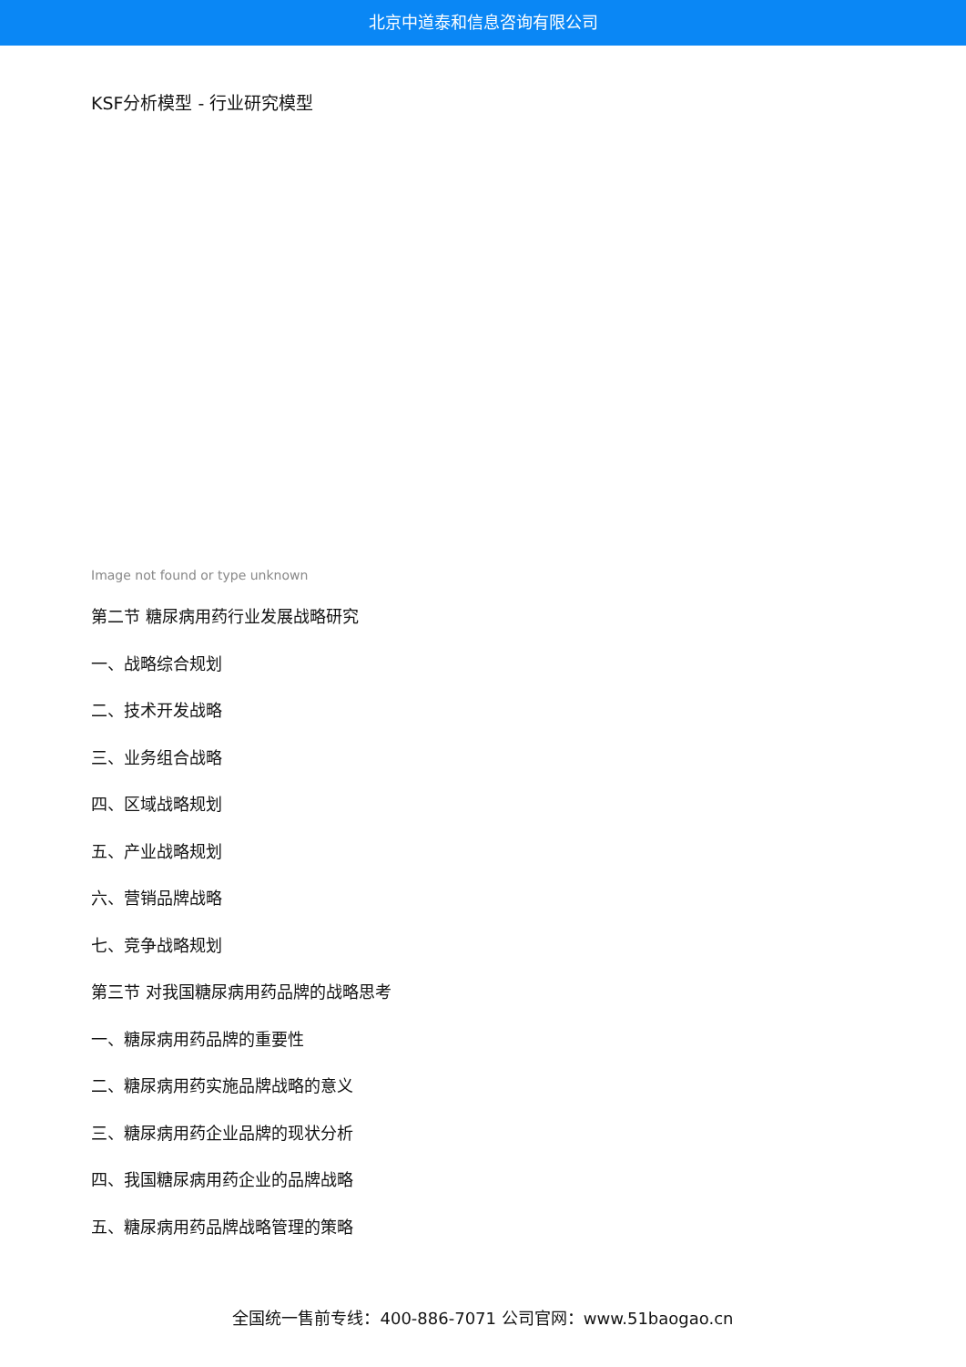北京中道泰和信息咨询有限公司
KSF分析模型 - 行业研究模型
Image not found or type unknown
第二节 糖尿病用药行业发展战略研究
一、战略综合规划
二、技术开发战略
三、业务组合战略
四、区域战略规划
五、产业战略规划
六、营销品牌战略
七、竞争战略规划
第三节 对我国糖尿病用药品牌的战略思考
一、糖尿病用药品牌的重要性
二、糖尿病用药实施品牌战略的意义
三、糖尿病用药企业品牌的现状分析
四、我国糖尿病用药企业的品牌战略
五、糖尿病用药品牌战略管理的策略
全国统一售前专线：400-886-7071 公司官网：www.51baogao.cn